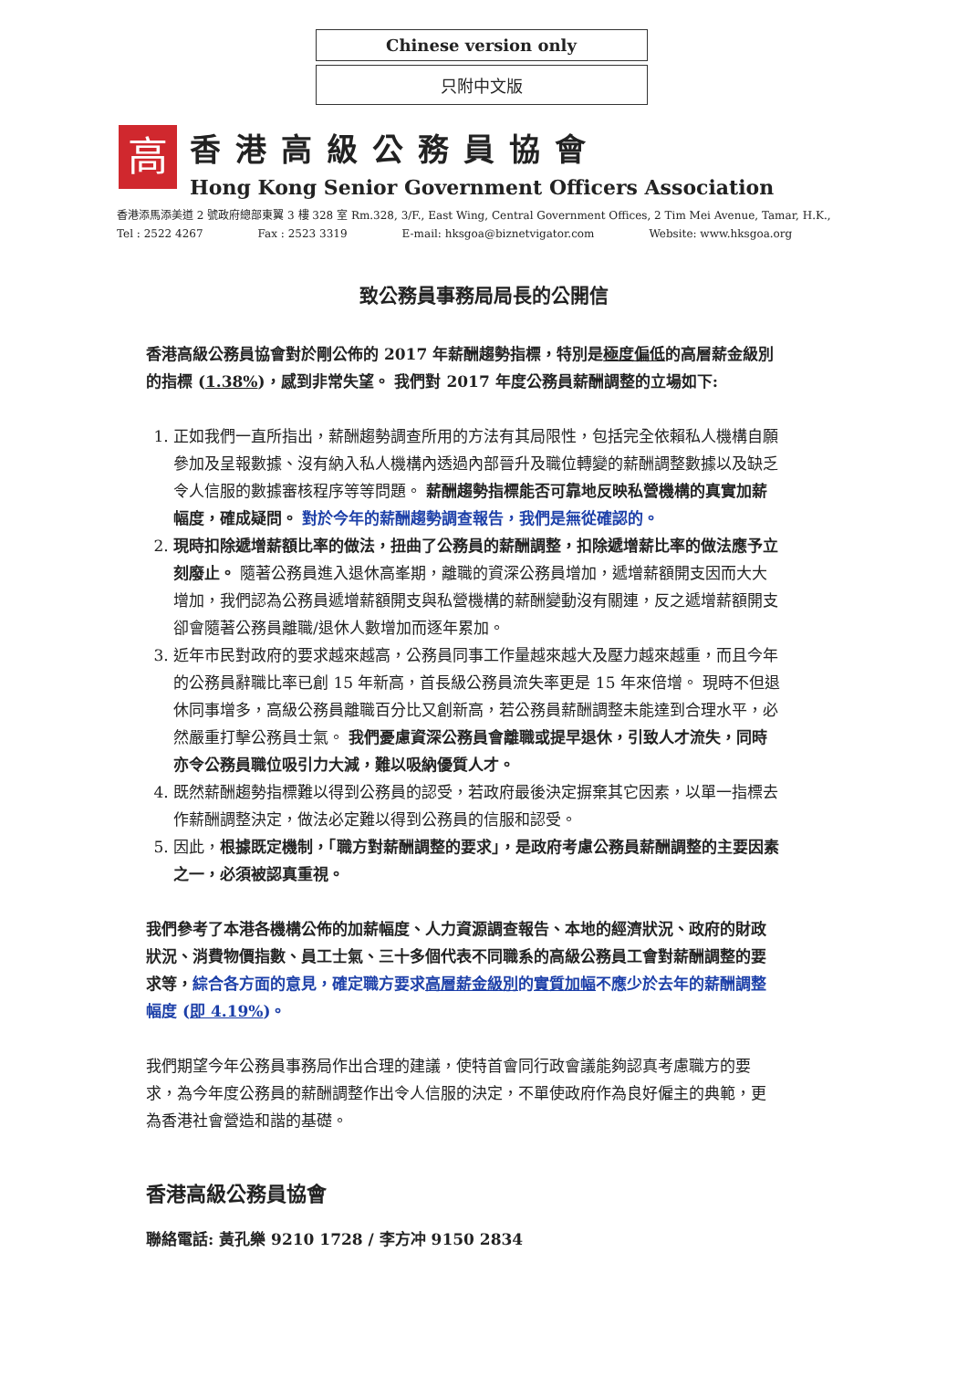Chinese version only
只附中文版
高
香港高級公務員協會
Hong Kong Senior Government Officers Association
香港添馬添美道 2 號政府總部東翼 3 樓 328 室 Rm.328, 3/F., East Wing, Central Government Offices, 2 Tim Mei Avenue, Tamar, H.K.,
Tel : 2522 4267 Fax : 2523 3319 E-mail: hksgoa@biznetvigator.com Website: www.hksgoa.org
致公務員事務局局長的公開信
香港高級公務員協會對於剛公佈的 2017 年薪酬趨勢指標，特別是極度偏低的高層薪金級別的指標 (1.38%)，感到非常失望。 我們對 2017 年度公務員薪酬調整的立場如下:
1. 正如我們一直所指出，薪酬趨勢調查所用的方法有其局限性，包括完全依賴私人機構自願參加及呈報數據、沒有納入私人機構內透過內部晉升及職位轉變的薪酬調整數據以及缺乏令人信服的數據審核程序等等問題。 薪酬趨勢指標能否可靠地反映私營機構的真實加薪幅度，確成疑問。 對於今年的薪酬趨勢調查報告，我們是無從確認的。
2. 現時扣除遞增薪額比率的做法，扭曲了公務員的薪酬調整，扣除遞增薪比率的做法應予立刻廢止。 隨著公務員進入退休高峯期，離職的資深公務員增加，遞增薪額開支因而大大增加，我們認為公務員遞增薪額開支與私營機構的薪酬變動沒有關連，反之遞增薪額開支卻會隨著公務員離職/退休人數增加而逐年累加。
3. 近年市民對政府的要求越來越高，公務員同事工作量越來越大及壓力越來越重，而且今年的公務員辭職比率已創 15 年新高，首長級公務員流失率更是 15 年來倍增。 現時不但退休同事增多，高級公務員離職百分比又創新高，若公務員薪酬調整未能達到合理水平，必然嚴重打擊公務員士氣。 我們憂慮資深公務員會離職或提早退休，引致人才流失，同時亦令公務員職位吸引力大減，難以吸納優質人才。
4. 既然薪酬趨勢指標難以得到公務員的認受，若政府最後決定摒棄其它因素，以單一指標去作薪酬調整決定，做法必定難以得到公務員的信服和認受。
5. 因此，根據既定機制，「職方對薪酬調整的要求」，是政府考慮公務員薪酬調整的主要因素之一，必須被認真重視。
我們參考了本港各機構公佈的加薪幅度、人力資源調查報告、本地的經濟狀況、政府的財政狀況、消費物價指數、員工士氣、三十多個代表不同職系的高級公務員工會對薪酬調整的要求等，綜合各方面的意見，確定職方要求高層薪金級別的實質加幅不應少於去年的薪酬調整幅度 (即 4.19%)。
我們期望今年公務員事務局作出合理的建議，使特首會同行政會議能夠認真考慮職方的要求，為今年度公務員的薪酬調整作出令人信服的決定，不單使政府作為良好僱主的典範，更為香港社會營造和諧的基礎。
香港高級公務員協會
聯絡電話: 黃孔樂 9210 1728 / 李方冲 9150 2834